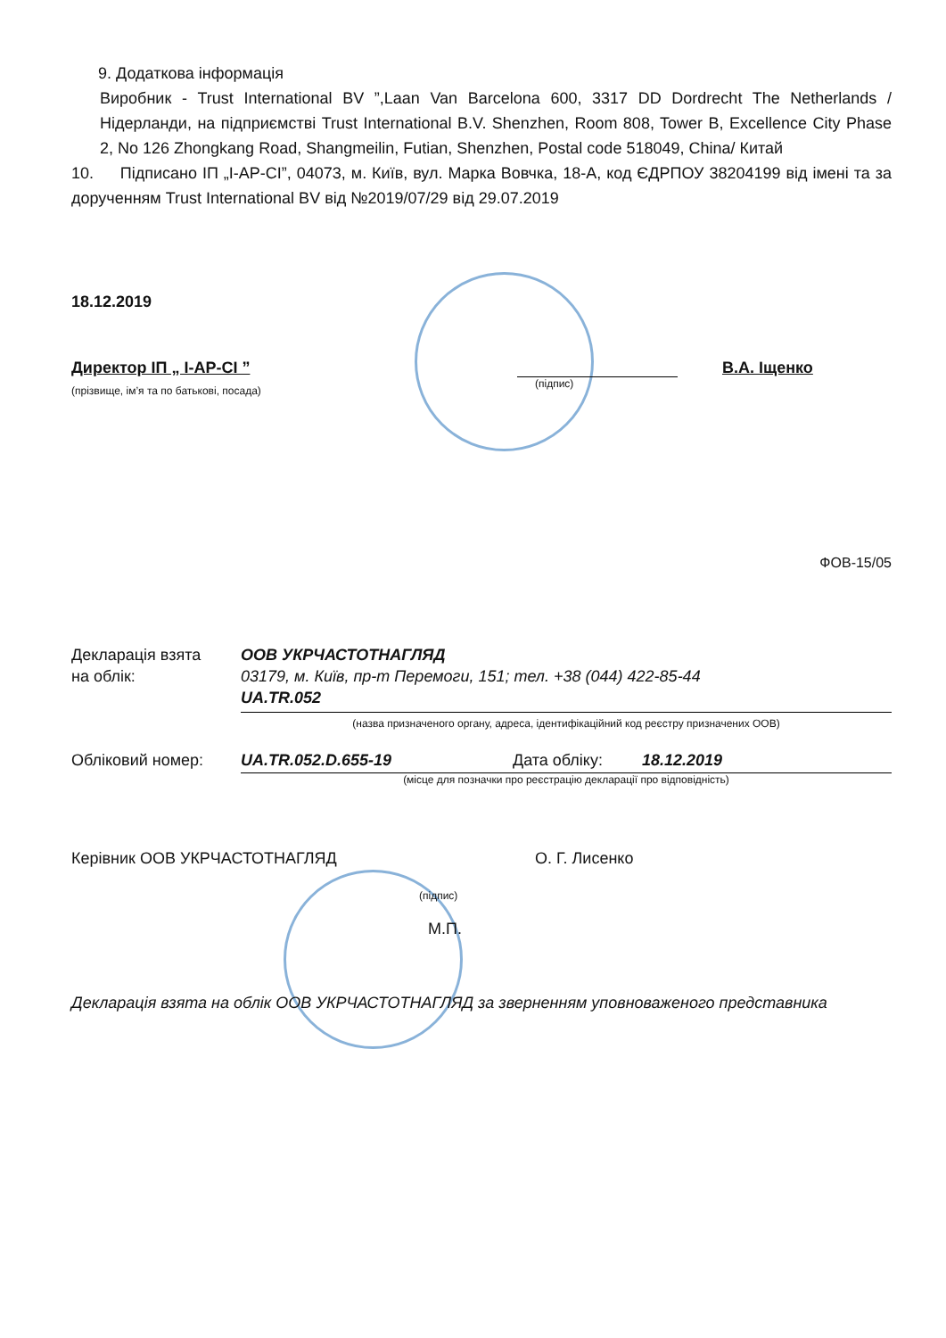9. Додаткова інформація
Виробник - Trust International BV ”,Laan Van Barcelona 600, 3317 DD Dordrecht The Netherlands / Нідерланди, на підприємстві Trust International B.V. Shenzhen, Room 808, Tower B, Excellence City Phase 2, No 126 Zhongkang Road, Shangmeilin, Futian, Shenzhen, Postal code 518049, China/ Китай
10. Підписано ІП „І-АР-СІ”, 04073, м. Київ, вул. Марка Вовчка, 18-А, код ЄДРПОУ 38204199 від імені та за дорученням Trust International BV від №2019/07/29 від 29.07.2019
18.12.2019
Директор ІП „ І-АР-СІ ”
(прізвище, ім’я та по батькові, посада)
(підпис)
В.А. Іщенко
ФОВ-15/05
Декларація взята
на облік:
ООВ УКРЧАСТОТНАГЛЯД
03179, м. Київ, пр-т Перемоги, 151; тел. +38 (044) 422-85-44
UA.TR.052
(назва призначеного органу, адреса, ідентифікаційний код реєстру призначених ООВ)
Обліковий номер: UA.TR.052.D.655-19 Дата обліку: 18.12.2019
(місце для позначки про реєстрацію декларації про відповідність)
Керівник ООВ УКРЧАСТОТНАГЛЯД
(підпис)
М.П.
О. Г. Лисенко
Декларація взята на облік ООВ УКРЧАСТОТНАГЛЯД за зверненням уповноваженого представника